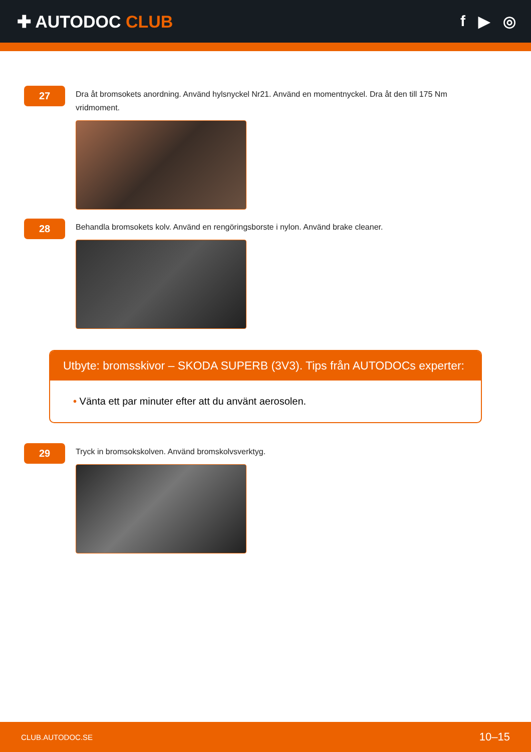✚ AUTODOC CLUB f ▶ ◎
27
Dra åt bromsokets anordning. Använd hylsnyckel Nr21. Använd en momentnyckel. Dra åt den till 175 Nm vridmoment.
28
Behandla bromsokets kolv. Använd en rengöringsborste i nylon. Använd brake cleaner.
Utbyte: bromsskivor – SKODA SUPERB (3V3). Tips från AUTODOCs experter:
• Vänta ett par minuter efter att du använt aerosolen.
29
Tryck in bromsokskolven. Använd bromskolvsverktyg.
CLUB.AUTODOC.SE 10–15